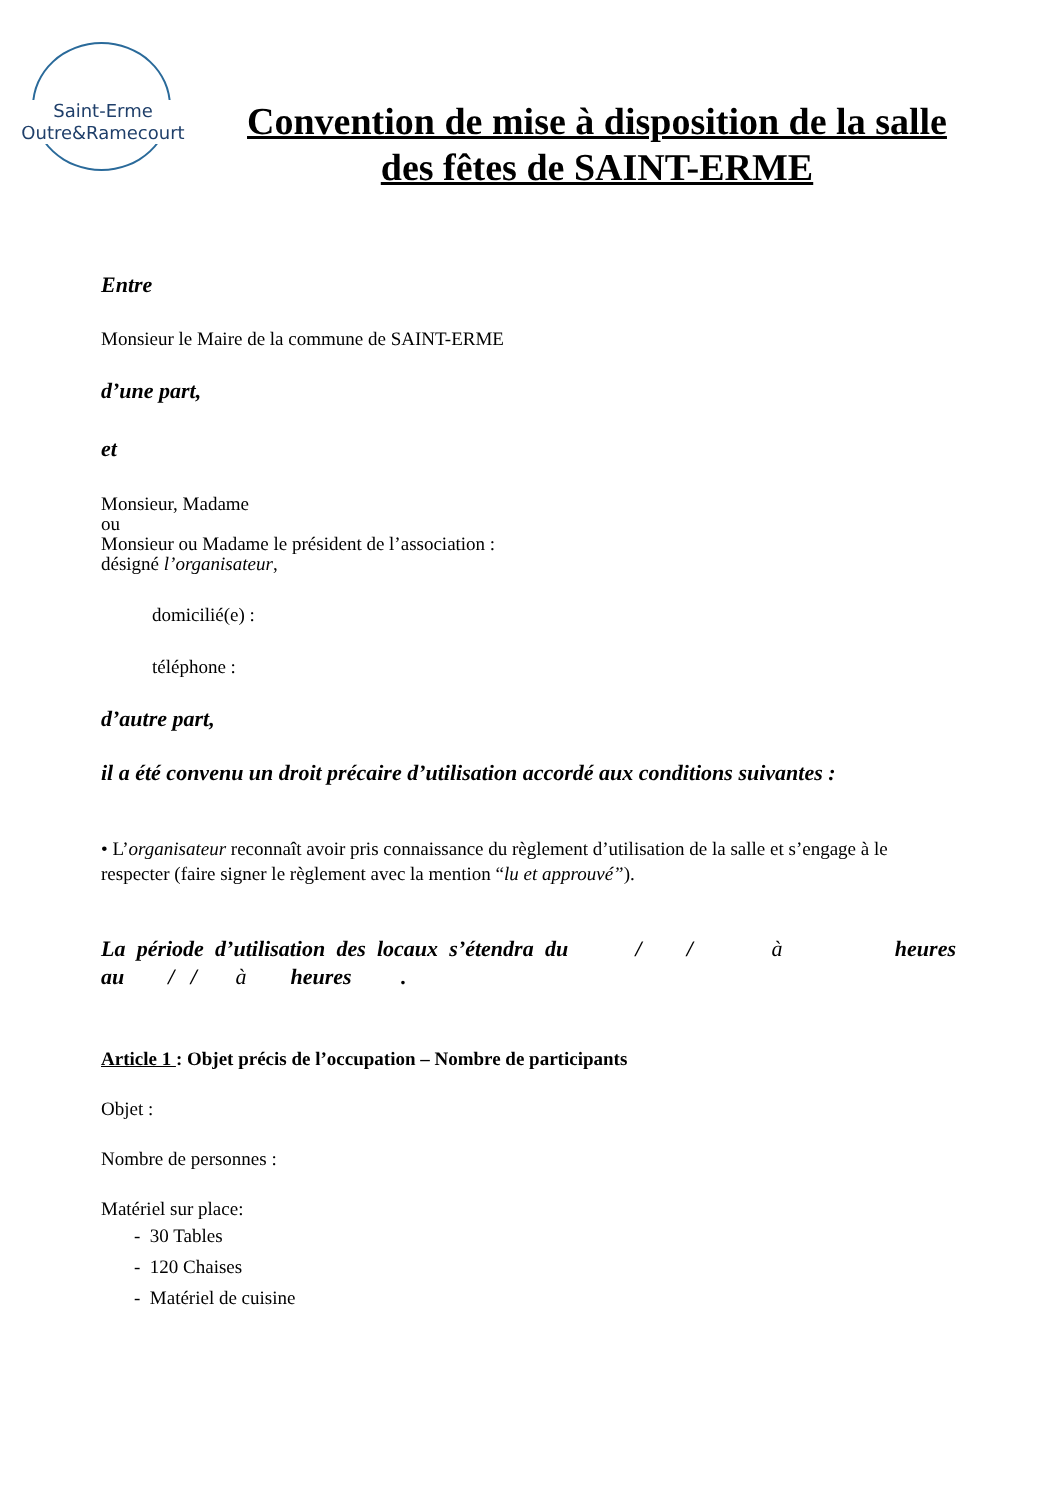Saint-Erme
Outre&Ramecourt
Convention de mise à disposition de la salle des fêtes de SAINT-ERME
Entre
Monsieur le Maire de la commune de SAINT-ERME
d’une part,
et
Monsieur, Madame
ou
Monsieur ou Madame le président de l’association :
désigné l’organisateur,
domicilié(e) :
téléphone :
d’autre part,
il a été convenu un droit précaire d’utilisation accordé aux conditions suivantes :
• L’organisateur reconnaît avoir pris connaissance du règlement d’utilisation de la salle et s’engage à le respecter (faire signer le règlement avec la mention “lu et approuvé”).
La période d’utilisation des locaux s’étendra du / / à heures
au / / à heures .
Article 1 : Objet précis de l’occupation – Nombre de participants
Objet :
Nombre de personnes :
Matériel sur place:
- 30 Tables
- 120 Chaises
- Matériel de cuisine